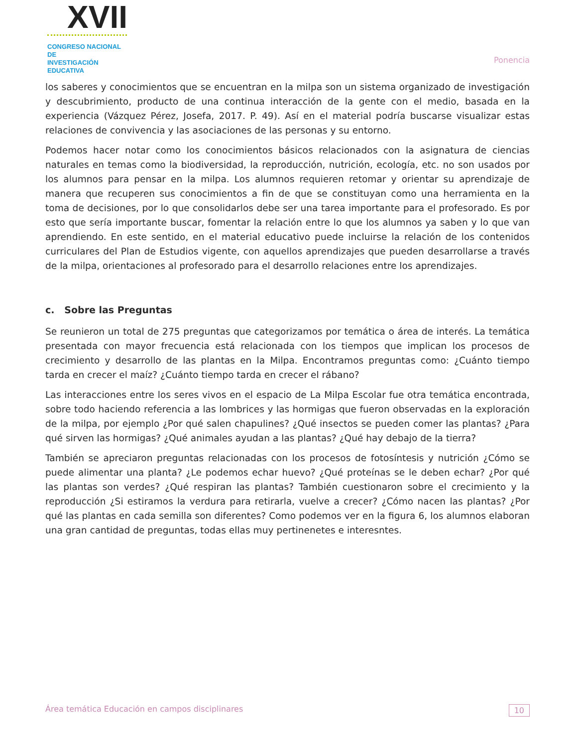XVII
CONGRESO NACIONAL DE
INVESTIGACIÓN EDUCATIVA
Ponencia
los saberes y conocimientos que se encuentran en la milpa son un sistema organizado de investigación y descubrimiento, producto de una continua interacción de la gente con el medio, basada en la experiencia (Vázquez Pérez, Josefa, 2017. P. 49). Así en el material podría buscarse visualizar estas relaciones de convivencia y las asociaciones de las personas y su entorno.
Podemos hacer notar como los conocimientos básicos relacionados con la asignatura de ciencias naturales en temas como la biodiversidad, la reproducción, nutrición, ecología, etc. no son usados por los alumnos para pensar en la milpa. Los alumnos requieren retomar y orientar su aprendizaje de manera que recuperen sus conocimientos a fin de que se constituyan como una herramienta en la toma de decisiones, por lo que consolidarlos debe ser una tarea importante para el profesorado. Es por esto que sería importante buscar, fomentar la relación entre lo que los alumnos ya saben y lo que van aprendiendo. En este sentido, en el material educativo puede incluirse la relación de los contenidos curriculares del Plan de Estudios vigente, con aquellos aprendizajes que pueden desarrollarse a través de la milpa, orientaciones al profesorado para el desarrollo relaciones entre los aprendizajes.
c. Sobre las Preguntas
Se reunieron un total de 275 preguntas que categorizamos por temática o área de interés. La temática presentada con mayor frecuencia está relacionada con los tiempos que implican los procesos de crecimiento y desarrollo de las plantas en la Milpa. Encontramos preguntas como: ¿Cuánto tiempo tarda en crecer el maíz? ¿Cuánto tiempo tarda en crecer el rábano?
Las interacciones entre los seres vivos en el espacio de La Milpa Escolar fue otra temática encontrada, sobre todo haciendo referencia a las lombrices y las hormigas que fueron observadas en la exploración de la milpa, por ejemplo ¿Por qué salen chapulines? ¿Qué insectos se pueden comer las plantas? ¿Para qué sirven las hormigas? ¿Qué animales ayudan a las plantas? ¿Qué hay debajo de la tierra?
También se apreciaron preguntas relacionadas con los procesos de fotosíntesis y nutrición ¿Cómo se puede alimentar una planta? ¿Le podemos echar huevo? ¿Qué proteínas se le deben echar? ¿Por qué las plantas son verdes? ¿Qué respiran las plantas? También cuestionaron sobre el crecimiento y la reproducción ¿Si estiramos la verdura para retirarla, vuelve a crecer? ¿Cómo nacen las plantas? ¿Por qué las plantas en cada semilla son diferentes? Como podemos ver en la figura 6, los alumnos elaboran una gran cantidad de preguntas, todas ellas muy pertinenetes e interesntes.
Área temática Educación en campos disciplinares 10